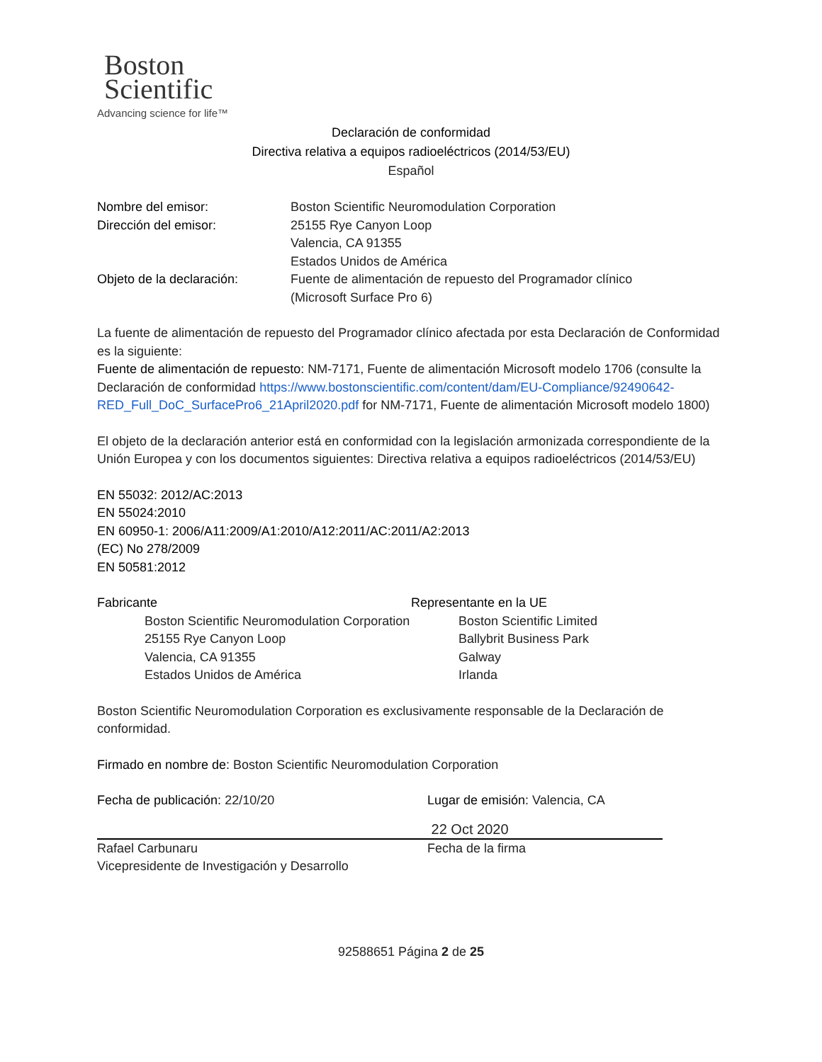Boston
Scientific
Advancing science for life™
Declaración de conformidad
Directiva relativa a equipos radioeléctricos (2014/53/EU)
Español
Nombre del emisor: Boston Scientific Neuromodulation Corporation
Dirección del emisor: 25155 Rye Canyon Loop
Valencia, CA 91355
Estados Unidos de América
Objeto de la declaración: Fuente de alimentación de repuesto del Programador clínico
(Microsoft Surface Pro 6)
La fuente de alimentación de repuesto del Programador clínico afectada por esta Declaración de Conformidad es la siguiente:
Fuente de alimentación de repuesto: NM-7171, Fuente de alimentación Microsoft modelo 1706 (consulte la Declaración de conformidad https://www.bostonscientific.com/content/dam/EU-Compliance/92490642-RED_Full_DoC_SurfacePro6_21April2020.pdf for NM-7171, Fuente de alimentación Microsoft modelo 1800)
El objeto de la declaración anterior está en conformidad con la legislación armonizada correspondiente de la Unión Europea y con los documentos siguientes: Directiva relativa a equipos radioeléctricos (2014/53/EU)
EN 55032: 2012/AC:2013
EN 55024:2010
EN 60950-1: 2006/A11:2009/A1:2010/A12:2011/AC:2011/A2:2013
(EC) No 278/2009
EN 50581:2012
Fabricante
Boston Scientific Neuromodulation Corporation
25155 Rye Canyon Loop
Valencia, CA 91355
Estados Unidos de América
Representante en la UE
Boston Scientific Limited
Ballybrit Business Park
Galway
Irlanda
Boston Scientific Neuromodulation Corporation es exclusivamente responsable de la Declaración de conformidad.
Firmado en nombre de: Boston Scientific Neuromodulation Corporation
Fecha de publicación: 22/10/20
Rafael Carbunaru
Vicepresidente de Investigación y Desarrollo
Lugar de emisión: Valencia, CA
22 Oct 2020
Fecha de la firma
92588651 Página 2 de 25